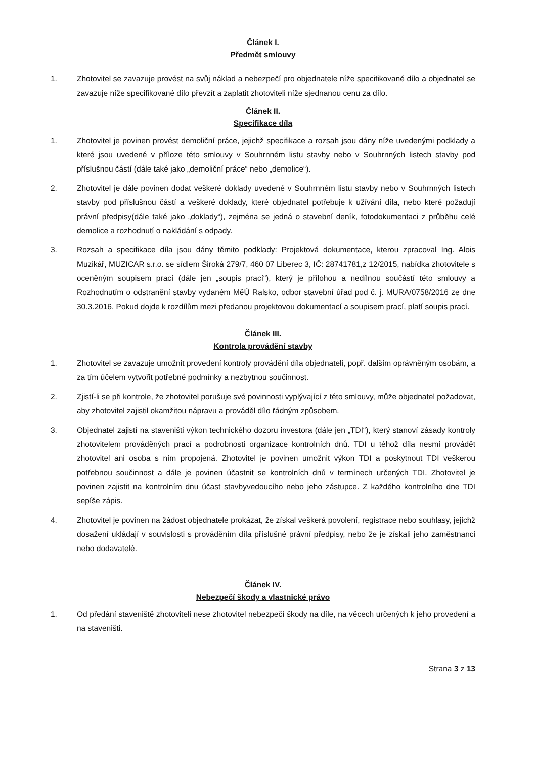Článek I.
Předmět smlouvy
1. Zhotovitel se zavazuje provést na svůj náklad a nebezpečí pro objednatele níže specifikované dílo a objednatel se zavazuje níže specifikované dílo převzít a zaplatit zhotoviteli níže sjednanou cenu za dílo.
Článek II.
Specifikace díla
1. Zhotovitel je povinen provést demoliční práce, jejichž specifikace a rozsah jsou dány níže uvedenými podklady a které jsou uvedené v příloze této smlouvy v Souhrnném listu stavby nebo v Souhrnných listech stavby pod příslušnou částí (dále také jako „demoliční práce“ nebo „demolice“).
2. Zhotovitel je dále povinen dodat veškeré doklady uvedené v Souhrnném listu stavby nebo v Souhrnných listech stavby pod příslušnou částí a veškeré doklady, které objednatel potřebuje k užívání díla, nebo které požadují právní předpisy(dále také jako „doklady“), zejména se jedná o stavební deník, fotodokumentaci z průběhu celé demolice a rozhodnutí o nakládání s odpady.
3. Rozsah a specifikace díla jsou dány těmito podklady: Projektová dokumentace, kterou zpracoval Ing. Alois Muzikář, MUZICAR s.r.o. se sídlem Široká 279/7, 460 07 Liberec 3, IČ: 28741781,z 12/2015, nabídka zhotovitele s oceněným soupisem prací (dále jen „soupis prací“), který je přílohou a nedílnou součástí této smlouvy a Rozhodnutím o odstranění stavby vydaném MěÚ Ralsko, odbor stavební úřad pod č. j. MURA/0758/2016 ze dne 30.3.2016. Pokud dojde k rozdílům mezi předanou projektovou dokumentací a soupisem prací, platí soupis prací.
Článek III.
Kontrola provádění stavby
1. Zhotovitel se zavazuje umožnit provedení kontroly provádění díla objednateli, popř. dalším oprávněným osobám, a za tím účelem vytvořit potřebné podmínky a nezbytnou součinnost.
2. Zjistí-li se při kontrole, že zhotovitel porušuje své povinnosti vyplývající z této smlouvy, může objednatel požadovat, aby zhotovitel zajistil okamžitou nápravu a prováděl dílo řádným způsobem.
3. Objednatel zajistí na staveništi výkon technického dozoru investora (dále jen „TDI“), který stanoví zásady kontroly zhotovitelem prováděných prací a podrobnosti organizace kontrolních dnů. TDI u téhož díla nesmí provádět zhotovitel ani osoba s ním propojená. Zhotovitel je povinen umožnit výkon TDI a poskytnout TDI veškerou potřebnou součinnost a dále je povinen účastnit se kontrolních dnů v termínech určených TDI. Zhotovitel je povinen zajistit na kontrolním dnu účast stavbyvedoucího nebo jeho zástupce. Z každého kontrolního dne TDI sepíše zápis.
4. Zhotovitel je povinen na žádost objednatele prokázat, že získal veškerá povolení, registrace nebo souhlasy, jejichž dosažení ukládají v souvislosti s prováděním díla příslušné právní předpisy, nebo že je získali jeho zaměstnanci nebo dodavatelé.
Článek IV.
Nebezpečí škody a vlastnické právo
1. Od předání staveniště zhotoviteli nese zhotovitel nebezpečí škody na díle, na věcech určených k jeho provedení a na staveništi.
Strana 3 z 13